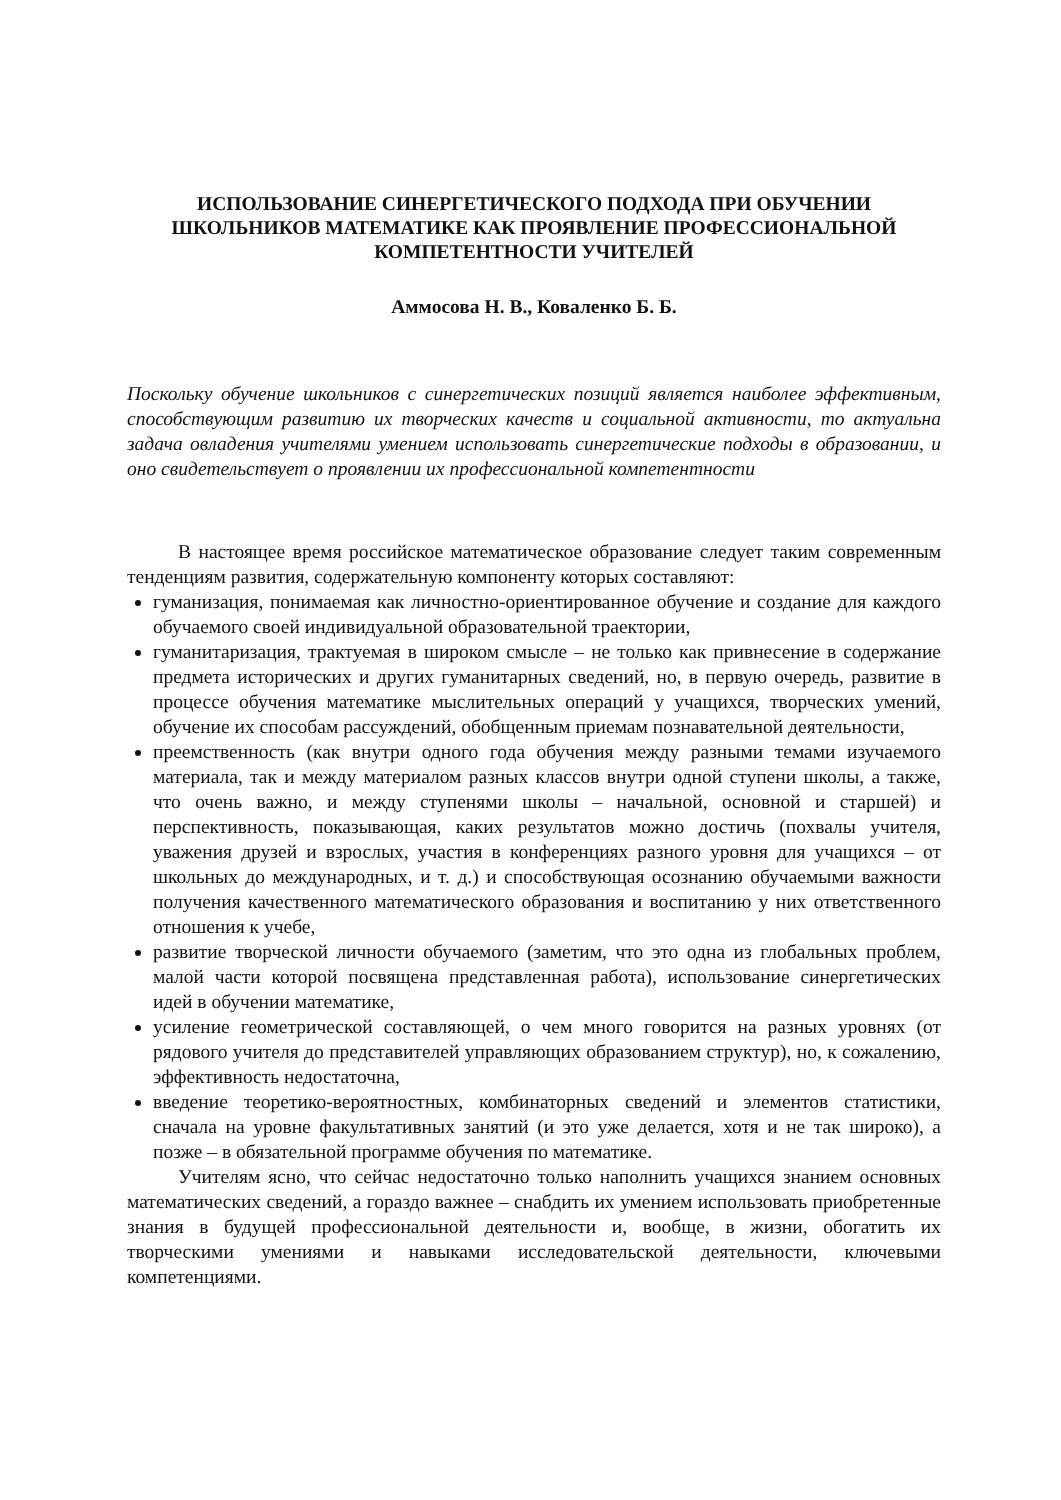ИСПОЛЬЗОВАНИЕ СИНЕРГЕТИЧЕСКОГО ПОДХОДА ПРИ ОБУЧЕНИИ ШКОЛЬНИКОВ МАТЕМАТИКЕ КАК ПРОЯВЛЕНИЕ ПРОФЕССИОНАЛЬНОЙ КОМПЕТЕНТНОСТИ УЧИТЕЛЕЙ
Аммосова Н. В., Коваленко Б. Б.
Поскольку обучение школьников с синергетических позиций является наиболее эффективным, способствующим развитию их творческих качеств и социальной активности, то актуальна задача овладения учителями умением использовать синергетические подходы в образовании, и оно свидетельствует о проявлении их профессиональной компетентности
В настоящее время российское математическое образование следует таким современным тенденциям развития, содержательную компоненту которых составляют:
гуманизация, понимаемая как личностно-ориентированное обучение и создание для каждого обучаемого своей индивидуальной образовательной траектории,
гуманитаризация, трактуемая в широком смысле – не только как привнесение в содержание предмета исторических и других гуманитарных сведений, но, в первую очередь, развитие в процессе обучения математике мыслительных операций у учащихся, творческих умений, обучение их способам рассуждений, обобщенным приемам познавательной деятельности,
преемственность (как внутри одного года обучения между разными темами изучаемого материала, так и между материалом разных классов внутри одной ступени школы, а также, что очень важно, и между ступенями школы – начальной, основной и старшей) и перспективность, показывающая, каких результатов можно достичь (похвалы учителя, уважения друзей и взрослых, участия в конференциях разного уровня для учащихся – от школьных до международных, и т. д.) и способствующая осознанию обучаемыми важности получения качественного математического образования и воспитанию у них ответственного отношения к учебе,
развитие творческой личности обучаемого (заметим, что это одна из глобальных проблем, малой части которой посвящена представленная работа), использование синергетических идей в обучении математике,
усиление геометрической составляющей, о чем много говорится на разных уровнях (от рядового учителя до представителей управляющих образованием структур), но, к сожалению, эффективность недостаточна,
введение теоретико-вероятностных, комбинаторных сведений и элементов статистики, сначала на уровне факультативных занятий (и это уже делается, хотя и не так широко), а позже – в обязательной программе обучения по математике.
Учителям ясно, что сейчас недостаточно только наполнить учащихся знанием основных математических сведений, а гораздо важнее – снабдить их умением использовать приобретенные знания в будущей профессиональной деятельности и, вообще, в жизни, обогатить их творческими умениями и навыками исследовательской деятельности, ключевыми компетенциями.